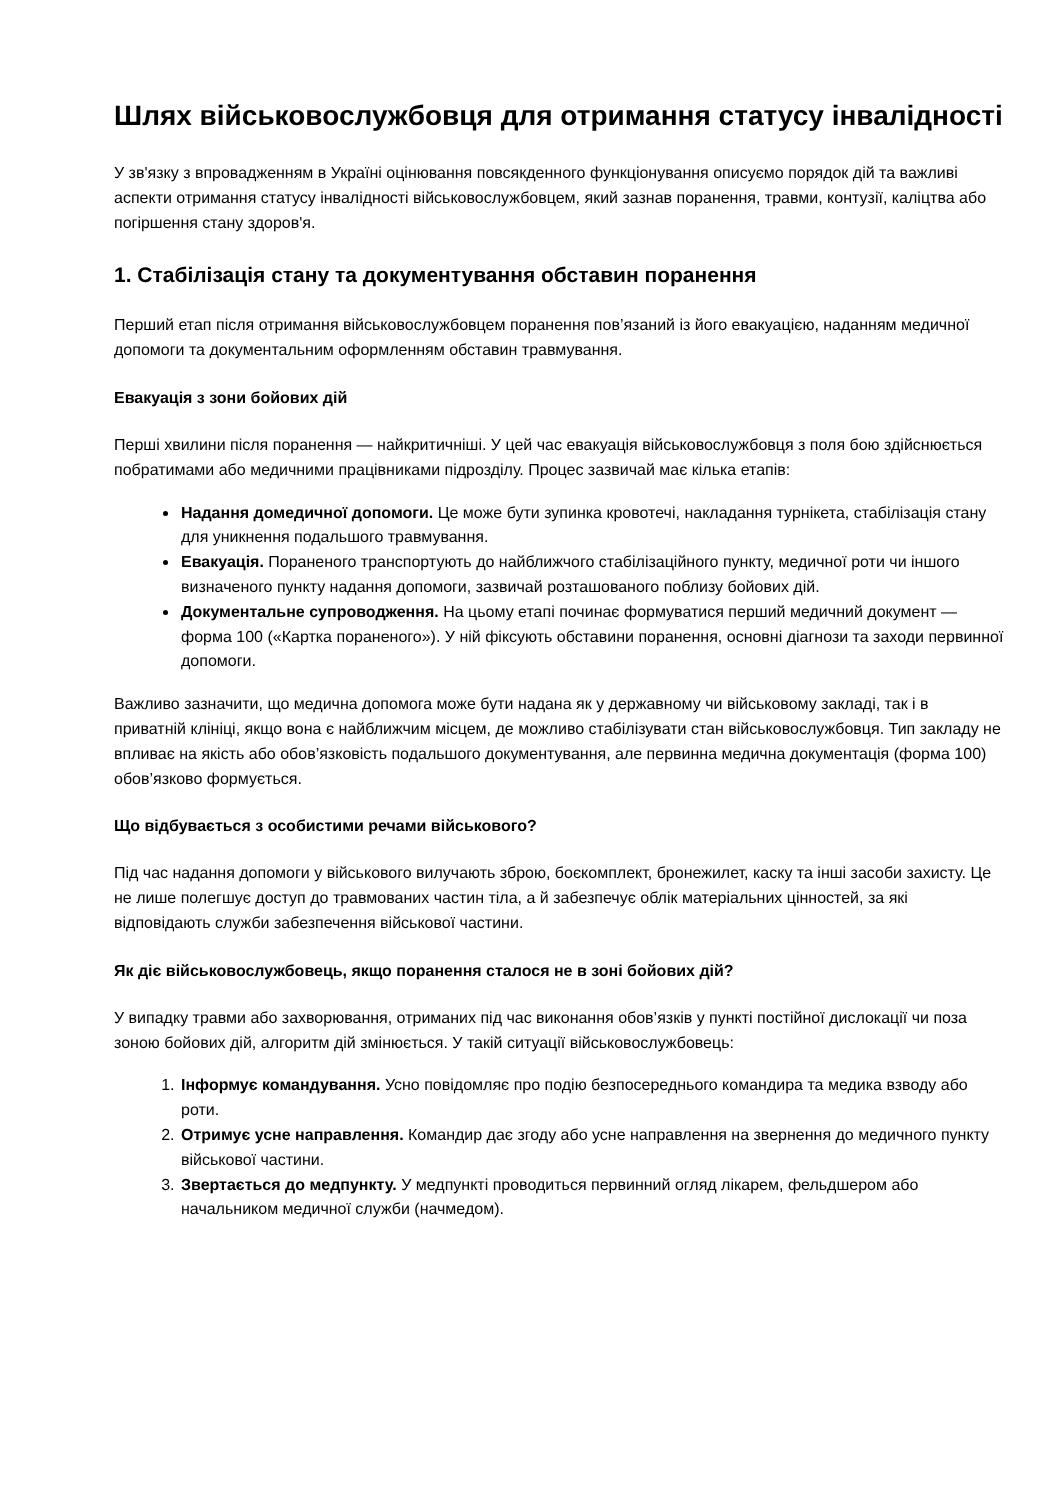Шлях військовослужбовця для отримання статусу інвалідності
У зв'язку з впровадженням в Україні оцінювання повсякденного функціонування описуємо порядок дій та важливі аспекти отримання статусу інвалідності військовослужбовцем, який зазнав поранення, травми, контузії, каліцтва або погіршення стану здоров'я.
1. Стабілізація стану та документування обставин поранення
Перший етап після отримання військовослужбовцем поранення пов’язаний із його евакуацією, наданням медичної допомоги та документальним оформленням обставин травмування.
Евакуація з зони бойових дій
Перші хвилини після поранення — найкритичніші. У цей час евакуація військовослужбовця з поля бою здійснюється побратимами або медичними працівниками підрозділу. Процес зазвичай має кілька етапів:
Надання домедичної допомоги. Це може бути зупинка кровотечі, накладання турнікета, стабілізація стану для уникнення подальшого травмування.
Евакуація. Пораненого транспортують до найближчого стабілізаційного пункту, медичної роти чи іншого визначеного пункту надання допомоги, зазвичай розташованого поблизу бойових дій.
Документальне супроводження. На цьому етапі починає формуватися перший медичний документ — форма 100 («Картка пораненого»). У ній фіксують обставини поранення, основні діагнози та заходи первинної допомоги.
Важливо зазначити, що медична допомога може бути надана як у державному чи військовому закладі, так і в приватній клініці, якщо вона є найближчим місцем, де можливо стабілізувати стан військовослужбовця. Тип закладу не впливає на якість або обов’язковість подальшого документування, але первинна медична документація (форма 100) обов’язково формується.
Що відбувається з особистими речами військового?
Під час надання допомоги у військового вилучають зброю, боєкомплект, бронежилет, каску та інші засоби захисту. Це не лише полегшує доступ до травмованих частин тіла, а й забезпечує облік матеріальних цінностей, за які відповідають служби забезпечення військової частини.
Як діє військовослужбовець, якщо поранення сталося не в зоні бойових дій?
У випадку травми або захворювання, отриманих під час виконання обов’язків у пункті постійної дислокації чи поза зоною бойових дій, алгоритм дій змінюється. У такій ситуації військовослужбовець:
1. Інформує командування. Усно повідомляє про подію безпосереднього командира та медика взводу або роти.
2. Отримує усне направлення. Командир дає згоду або усне направлення на звернення до медичного пункту військової частини.
3. Звертається до медпункту. У медпункті проводиться первинний огляд лікарем, фельдшером або начальником медичної служби (начмедом).